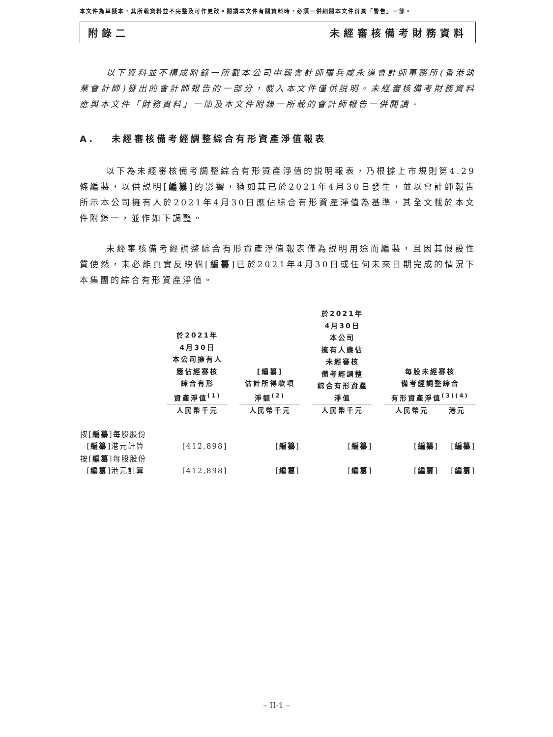本文件為草擬本，其所載資料並不完整及可作更改。閱讀本文件有關資料時，必須一併細閱本文件首頁「警告」一節。
附錄二 未經審核備考財務資料
以下資料並不構成附錄一所載本公司申報會計師羅兵咸永道會計師事務所(香港執業會計師)發出的會計師報告的一部分，載入本文件僅供説明。未經審核備考財務資料應與本文件「財務資料」一節及本文件附錄一所載的會計師報告一併閱讀。
A. 未經審核備考經調整綜合有形資產淨值報表
以下為未經審核備考調整綜合有形資產淨值的説明報表，乃根據上市規則第4.29條編製，以供説明[編纂]的影響，猶如其已於2021年4月30日發生，並以會計師報告所示本公司擁有人於2021年4月30日應佔綜合有形資產淨值為基準，其全文載於本文件附錄一，並作如下調整。
未經審核備考經調整綜合有形資產淨值報表僅為説明用途而編製，且因其假設性質使然，未必能真實反映倘[編纂]已於2021年4月30日或任何未來日期完成的情況下本集團的綜合有形資產淨值。
| | 於2021年 4月30日 本公司擁有人 應佔經審核 綜合有形 資產淨值<sup>(1)</sup> | | [編纂] 估計所得款項 淨額<sup>(2)</sup> | | 於2021年 4月30日 本公司 擁有人應佔 未經審核 備考經調整 綜合有形資產 淨值 | | 每股未經審核 備考經調整綜合 有形資產淨值<sup>(3)(4)</sup> | |
| --- | --- | --- | --- | --- | --- | --- | --- | --- |
| | 人民幣千元 | | 人民幣千元 | | 人民幣千元 | | 人民幣元 | 港元 |
| 按[ 編纂 ]每股股份 [ 編纂 ]港元計算 | [412,898] | | [ 編纂 ] | | [ 編纂 ] | | [ 編纂 ] | [ 編纂 ] |
| 按[ 編纂 ]每股股份 [ 編纂 ]港元計算 | [412,898] | | [ 編纂 ] | | [ 編纂 ] | | [ 編纂 ] | [ 編纂 ] |
– II-1 –